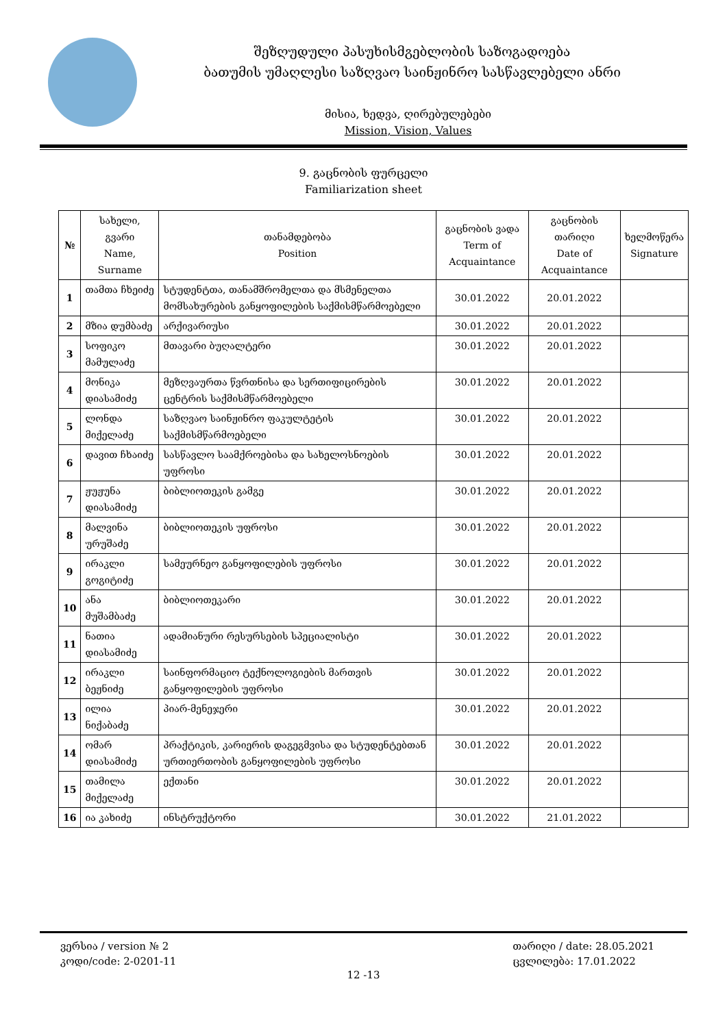შეზღუდული პასუხისმგებლობის საზოგადოება
ბათუმის უმაღლესი საზღვაო საინჟინრო სასწავლებელი ანრი
მისია, ხედვა, ღირებულებები
Mission, Vision, Values
9. გაცნობის ფურცელი
Familiarization sheet
| № | სახელი, გვარი Name, Surname | თანამდებობა Position | გაცნობის ვადა Term of Acquaintance | გაცნობის თარიღი Date of Acquaintance | ხელმოწერა Signature |
| --- | --- | --- | --- | --- | --- |
| 1 | თამთა ჩხეიძე | სტუდენტთა, თანამშრომელთა და მსმენელთა მომსახურების განყოფილების საქმისმწარმოებელი | 30.01.2022 | 20.01.2022 | |
| 2 | მზია დუმბაძე | არქივარიუსი | 30.01.2022 | 20.01.2022 | |
| 3 | სოფიკო მამულაძე | მთავარი ბუღალტერი | 30.01.2022 | 20.01.2022 | |
| 4 | მონიკა დიასამიძე | მეზღვაურთა წვრთნისა და სერთიფიცირების ცენტრის საქმისმწარმოებელი | 30.01.2022 | 20.01.2022 | |
| 5 | ლონდა მიქელაძე | საზღვაო საინჟინრო ფაკულტეტის საქმისმწარმოებელი | 30.01.2022 | 20.01.2022 | |
| 6 | დავით ჩხაიძე | სასწავლო საამქროებისა და სახელოსნოების უფროსი | 30.01.2022 | 20.01.2022 | |
| 7 | ჟუჟუნა დიასამიძე | ბიბლიოთეკის გამგე | 30.01.2022 | 20.01.2022 | |
| 8 | მალვინა ურუშაძე | ბიბლიოთეკის უფროსი | 30.01.2022 | 20.01.2022 | |
| 9 | ირაკლი გოგიტიძე | სამეურნეო განყოფილების უფროსი | 30.01.2022 | 20.01.2022 | |
| 10 | ანა მუშამბაძე | ბიბლიოთეკარი | 30.01.2022 | 20.01.2022 | |
| 11 | ნათია დიასამიძე | ადამიანური რესურსების სპეციალისტი | 30.01.2022 | 20.01.2022 | |
| 12 | ირაკლი ბეჟნიძე | საინფორმაციო ტექნოლოგიების მართვის განყოფილების უფროსი | 30.01.2022 | 20.01.2022 | |
| 13 | ილია ნიქაბაძე | პიარ-მენეჯერი | 30.01.2022 | 20.01.2022 | |
| 14 | ომარ დიასამიძე | პრაქტიკის, კარიერის დაგეგმვისა და სტუდენტებთან ურთიერთობის განყოფილების უფროსი | 30.01.2022 | 20.01.2022 | |
| 15 | თამილა მიქელაძე | ექთანი | 30.01.2022 | 20.01.2022 | |
| 16 | ია კახიძე | ინსტრუქტორი | 30.01.2022 | 21.01.2022 | |
ვერსია / version № 2
კოდი/code: 2-0201-11
თარიღი / date: 28.05.2021
ცვლილება: 17.01.2022
12 -13